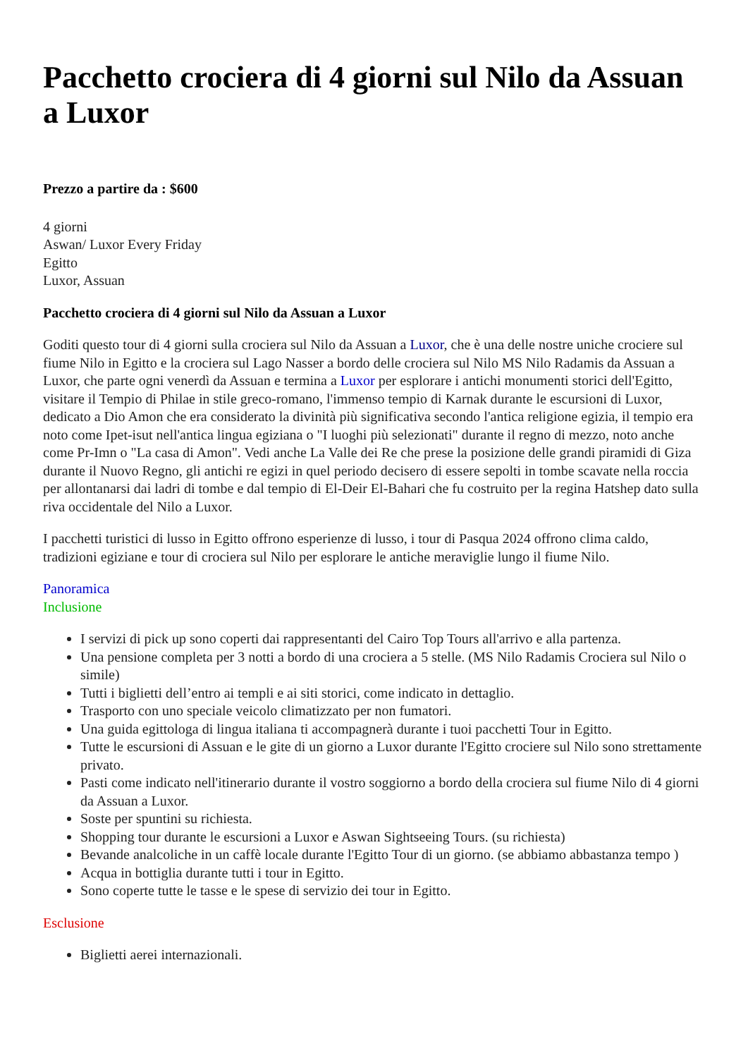Pacchetto crociera di 4 giorni sul Nilo da Assuan a Luxor
Prezzo a partire da : $600
4 giorni
Aswan/ Luxor Every Friday
Egitto
Luxor, Assuan
Pacchetto crociera di 4 giorni sul Nilo da Assuan a Luxor
Goditi questo tour di 4 giorni sulla crociera sul Nilo da Assuan a Luxor, che è una delle nostre uniche crociere sul fiume Nilo in Egitto e la crociera sul Lago Nasser a bordo delle crociera sul Nilo MS Nilo Radamis da Assuan a Luxor, che parte ogni venerdì da Assuan e termina a Luxor per esplorare i antichi monumenti storici dell'Egitto, visitare il Tempio di Philae in stile greco-romano, l'immenso tempio di Karnak durante le escursioni di Luxor, dedicato a Dio Amon che era considerato la divinità più significativa secondo l'antica religione egizia, il tempio era noto come Ipet-isut nell'antica lingua egiziana o "I luoghi più selezionati" durante il regno di mezzo, noto anche come Pr-Imn o "La casa di Amon". Vedi anche La Valle dei Re che prese la posizione delle grandi piramidi di Giza durante il Nuovo Regno, gli antichi re egizi in quel periodo decisero di essere sepolti in tombe scavate nella roccia per allontanarsi dai ladri di tombe e dal tempio di El-Deir El-Bahari che fu costruito per la regina Hatshep dato sulla riva occidentale del Nilo a Luxor.
I pacchetti turistici di lusso in Egitto offrono esperienze di lusso, i tour di Pasqua 2024 offrono clima caldo, tradizioni egiziane e tour di crociera sul Nilo per esplorare le antiche meraviglie lungo il fiume Nilo.
Panoramica
Inclusione
I servizi di pick up sono coperti dai rappresentanti del Cairo Top Tours all'arrivo e alla partenza.
Una pensione completa per 3 notti a bordo di una crociera a 5 stelle. (MS Nilo Radamis Crociera sul Nilo o simile)
Tutti i biglietti dell’entro ai templi e ai siti storici, come indicato in dettaglio.
Trasporto con uno speciale veicolo climatizzato per non fumatori.
Una guida egittologa di lingua italiana ti accompagnerà durante i tuoi pacchetti Tour in Egitto.
Tutte le escursioni di Assuan e le gite di un giorno a Luxor durante l'Egitto crociere sul Nilo sono strettamente privato.
Pasti come indicato nell'itinerario durante il vostro soggiorno a bordo della crociera sul fiume Nilo di 4 giorni da Assuan a Luxor.
Soste per spuntini su richiesta.
Shopping tour durante le escursioni a Luxor e Aswan Sightseeing Tours. (su richiesta)
Bevande analcoliche in un caffè locale durante l'Egitto Tour di un giorno. (se abbiamo abbastanza tempo )
Acqua in bottiglia durante tutti i tour in Egitto.
Sono coperte tutte le tasse e le spese di servizio dei tour in Egitto.
Esclusione
Biglietti aerei internazionali.